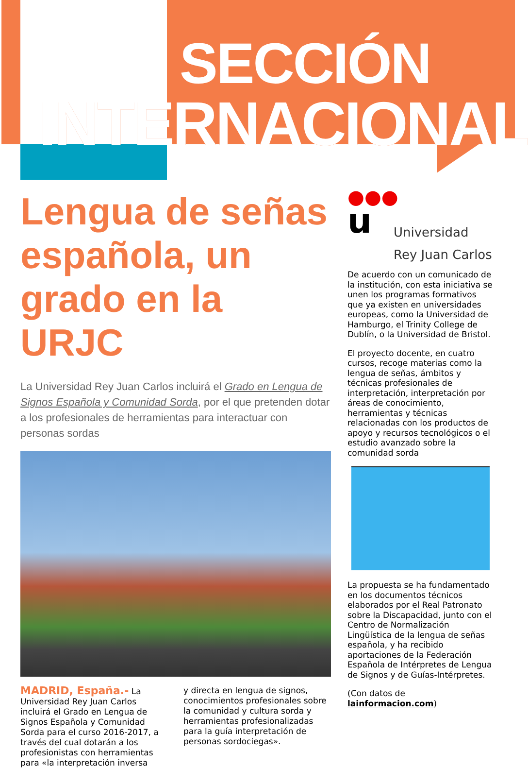SECCIÓN
INTERNACIONAL
Lengua de señas española, un grado en la URJC
La Universidad Rey Juan Carlos incluirá el Grado en Lengua de Signos Española y Comunidad Sorda, por el que pretenden dotar a los profesionales de herramientas para interactuar con personas sordas
MADRID, España.- La Universidad Rey Juan Carlos incluirá el Grado en Lengua de Signos Española y Comunidad Sorda para el curso 2016-2017, a través del cual dotarán a los profesionistas con herramientas para «la interpretación inversa
y directa en lengua de signos, conocimientos profesionales sobre la comunidad y cultura sorda y herramientas profesionalizadas para la guía interpretación de personas sordociegas».
●●●
u
Universidad
Rey Juan Carlos
De acuerdo con un comunicado de la institución, con esta iniciativa se unen los programas formativos que ya existen en universidades europeas, como la Universidad de Hamburgo, el Trinity College de Dublín, o la Universidad de Bristol.
El proyecto docente, en cuatro cursos, recoge materias como la lengua de señas, ámbitos y técnicas profesionales de interpretación, interpretación por áreas de conocimiento, herramientas y técnicas relacionadas con los productos de apoyo y recursos tecnológicos o el estudio avanzado sobre la comunidad sorda
La propuesta se ha fundamentado en los documentos técnicos elaborados por el Real Patronato sobre la Discapacidad, junto con el Centro de Normalización Lingüística de la lengua de señas española, y ha recibido aportaciones de la Federación Española de Intérpretes de Lengua de Signos y de Guías-Intérpretes.
(Con datos de lainformacion.com)